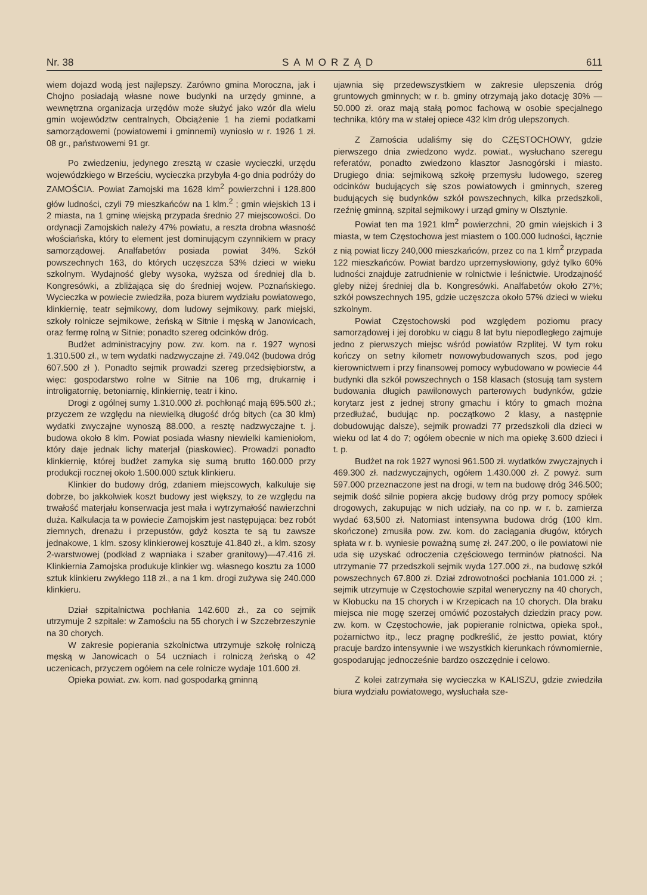Nr. 38 SAMORZĄD 611
wiem dojazd wodą jest najlepszy. Zarówno gmina Moroczna, jak i Chojno posiadają własne nowe budynki na urzędy gminne, a wewnętrzna organizacja urzędów może służyć jako wzór dla wielu gmin województw centralnych, Obciążenie 1 ha ziemi podatkami samorządowemi (powiatowemi i gminnemi) wyniosło w r. 1926 1 zł. 08 gr., państwowemi 91 gr.
Po zwiedzeniu, jedynego zresztą w czasie wycieczki, urzędu wojewódzkiego w Brześciu, wycieczka przybyła 4-go dnia podróży do ZAMOŚCIA. Powiat Zamojski ma 1628 klm<sup>2</sup> powierzchni i 128.800 głów ludności, czyli 79 mieszkańców na 1 klm.<sup>2</sup> ; gmin wiejskich 13 i 2 miasta, na 1 gminę wiejską przypada średnio 27 miejscowości. Do ordynacji Zamojskich należy 47% powiatu, a reszta drobna własność włościańska, który to element jest dominującym czynnikiem w pracy samorządowej. Analfabetów posiada powiat 34%. Szkół powszechnych 163, do których uczęszcza 53% dzieci w wieku szkolnym. Wydajność gleby wysoka, wyższa od średniej dla b. Kongresówki, a zbliżająca się do średniej wojew. Poznańskiego. Wycieczka w powiecie zwiedziła, poza biurem wydziału powiatowego, klinkiernię, teatr sejmikowy, dom ludowy sejmikowy, park miejski, szkoły rolnicze sejmikowe, żeńską w Sitnie i męską w Janowicach, oraz fermę rolną w Sitnie; ponadto szereg odcinków dróg.
Budżet administracyjny pow. zw. kom. na r. 1927 wynosi 1.310.500 zł., w tem wydatki nadzwyczajne zł. 749.042 (budowa dróg 607.500 zł ). Ponadto sejmik prowadzi szereg przedsiębiorstw, a więc: gospodarstwo rolne w Sitnie na 106 mg, drukarnię i introligatornię, betoniarnię, klinkiernię, teatr i kino.
Drogi z ogólnej sumy 1.310.000 zł. pochłonąć mają 695.500 zł.; przyczem ze względu na niewielką długość dróg bitych (ca 30 klm) wydatki zwyczajne wynoszą 88.000, a resztę nadzwyczajne t. j. budowa około 8 klm. Powiat posiada własny niewielki kamieniołom, który daje jednak lichy materjał (piaskowiec). Prowadzi ponadto klinkiernię, której budżet zamyka się sumą brutto 160.000 przy produkcji rocznej około 1.500.000 sztuk klinkieru.
Klinkier do budowy dróg, zdaniem miejscowych, kalkuluje się dobrze, bo jakkolwiek koszt budowy jest większy, to ze względu na trwałość materjału konserwacja jest mała i wytrzymałość nawierzchni duża. Kalkulacja ta w powiecie Zamojskim jest następująca: bez robót ziemnych, drenażu i przepustów, gdyż koszta te są tu zawsze jednakowe, 1 klm. szosy klinkierowej kosztuje 41.840 zł., a klm. szosy 2-warstwowej (podkład z wapniaka i szaber granitowy)—47.416 zł. Klinkiernia Zamojska produkuje klinkier wg. własnego kosztu za 1000 sztuk klinkieru zwykłego 118 zł., a na 1 km. drogi zużywa się 240.000 klinkieru.
Dział szpitalnictwa pochłania 142.600 zł., za co sejmik utrzymuje 2 szpitale: w Zamościu na 55 chorych i w Szczebrzeszynie na 30 chorych.
W zakresie popierania szkolnictwa utrzymuje szkołę rolniczą męską w Janowicach o 54 uczniach i rolniczą żeńską o 42 uczenicach, przyczem ogółem na cele rolnicze wydaje 101.600 zł.
Opieka powiat. zw. kom. nad gospodarką gminną
ujawnia się przedewszystkiem w zakresie ulepszenia dróg gruntowych gminnych; w r. b. gminy otrzymają jako dotację 30% — 50.000 zł. oraz mają stałą pomoc fachową w osobie specjalnego technika, który ma w stałej opiece 432 klm dróg ulepszonych.
Z Zamościa udaliśmy się do CZĘSTOCHOWY, gdzie pierwszego dnia zwiedzono wydz. powiat., wysłuchano szeregu referatów, ponadto zwiedzono klasztor Jasnogórski i miasto. Drugiego dnia: sejmikową szkołę przemysłu ludowego, szereg odcinków budujących się szos powiatowych i gminnych, szereg budujących się budynków szkół powszechnych, kilka przedszkoli, rzeźnię gminną, szpital sejmikowy i urząd gminy w Olsztynie.
Powiat ten ma 1921 klm<sup>2</sup> powierzchni, 20 gmin wiejskich i 3 miasta, w tem Częstochowa jest miastem o 100.000 ludności, łącznie z nią powiat liczy 240,000 mieszkańców, przez co na 1 klm<sup>2</sup> przypada 122 mieszkańców. Powiat bardzo uprzemysłowiony, gdyż tylko 60% ludności znajduje zatrudnienie w rolnictwie i leśnictwie. Urodzajność gleby niżej średniej dla b. Kongresówki. Analfabetów około 27%; szkół powszechnych 195, gdzie uczęszcza około 57% dzieci w wieku szkolnym.
Powiat Częstochowski pod względem poziomu pracy samorządowej i jej dorobku w ciągu 8 lat bytu niepodległego zajmuje jedno z pierwszych miejsc wśród powiatów Rzplitej. W tym roku kończy on setny kilometr nowowybudowanych szos, pod jego kierownictwem i przy finansowej pomocy wybudowano w powiecie 44 budynki dla szkół powszechnych o 158 klasach (stosują tam system budowania długich pawilonowych parterowych budynków, gdzie korytarz jest z jednej strony gmachu i który to gmach można przedłużać, budując np. początkowo 2 klasy, a następnie dobudowując dalsze), sejmik prowadzi 77 przedszkoli dla dzieci w wieku od lat 4 do 7; ogółem obecnie w nich ma opiekę 3.600 dzieci i t. p.
Budżet na rok 1927 wynosi 961.500 zł. wydatków zwyczajnych i 469.300 zł. nadzwyczajnych, ogółem 1.430.000 zł. Z powyż. sum 597.000 przeznaczone jest na drogi, w tem na budowę dróg 346.500; sejmik dość silnie popiera akcję budowy dróg przy pomocy spółek drogowych, zakupując w nich udziały, na co np. w r. b. zamierza wydać 63,500 zł. Natomiast intensywna budowa dróg (100 klm. skończone) zmusiła pow. zw. kom. do zaciągania długów, których spłata w r. b. wyniesie poważną sumę zł. 247.200, o ile powiatowi nie uda się uzyskać odroczenia częściowego terminów płatności. Na utrzymanie 77 przedszkoli sejmik wyda 127.000 zł., na budowę szkół powszechnych 67.800 zł. Dział zdrowotności pochłania 101.000 zł. ; sejmik utrzymuje w Częstochowie szpital weneryczny na 40 chorych, w Kłobucku na 15 chorych i w Krzepicach na 10 chorych. Dla braku miejsca nie mogę szerzej omówić pozostałych dziedzin pracy pow. zw. kom. w Częstochowie, jak popieranie rolnictwa, opieka społ., pożarnictwo itp., lecz pragnę podkreślić, że jestto powiat, który pracuje bardzo intensywnie i we wszystkich kierunkach równomiernie, gospodarując jednocześnie bardzo oszczędnie i celowo.
Z kolei zatrzymała się wycieczka w KALISZU, gdzie zwiedziła biura wydziału powiatowego, wysłuchała sze-